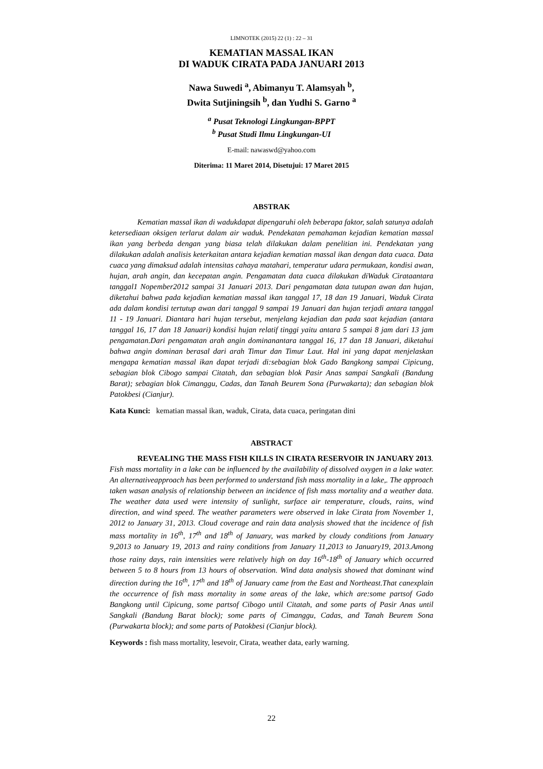LIMNOTEK (2015) 22 (1) : 22 – 31
KEMATIAN MASSAL IKAN
DI WADUK CIRATA PADA JANUARI 2013
Nawa Suwedi <sup>a</sup>, Abimanyu T. Alamsyah <sup>b</sup>,
Dwita Sutjiningsih <sup>b</sup>, dan Yudhi S. Garno <sup>a</sup>
<sup>a</sup> Pusat Teknologi Lingkungan-BPPT
<sup>b</sup> Pusat Studi Ilmu Lingkungan-UI
E-mail: nawaswd@yahoo.com
Diterima: 11 Maret 2014, Disetujui: 17 Maret 2015
ABSTRAK
Kematian massal ikan di wadukdapat dipengaruhi oleh beberapa faktor, salah satunya adalah ketersediaan oksigen terlarut dalam air waduk. Pendekatan pemahaman kejadian kematian massal ikan yang berbeda dengan yang biasa telah dilakukan dalam penelitian ini. Pendekatan yang dilakukan adalah analisis keterkaitan antara kejadian kematian massal ikan dengan data cuaca. Data cuaca yang dimaksud adalah intensitas cahaya matahari, temperatur udara permukaan, kondisi awan, hujan, arah angin, dan kecepatan angin. Pengamatan data cuaca dilakukan diWaduk Cirataantara tanggal1 Nopember2012 sampai 31 Januari 2013. Dari pengamatan data tutupan awan dan hujan, diketahui bahwa pada kejadian kematian massal ikan tanggal 17, 18 dan 19 Januari, Waduk Cirata ada dalam kondisi tertutup awan dari tanggal 9 sampai 19 Januari dan hujan terjadi antara tanggal 11 - 19 Januari. Diantara hari hujan tersebut, menjelang kejadian dan pada saat kejadian (antara tanggal 16, 17 dan 18 Januari) kondisi hujan relatif tinggi yaitu antara 5 sampai 8 jam dari 13 jam pengamatan.Dari pengamatan arah angin dominanantara tanggal 16, 17 dan 18 Januari, diketahui bahwa angin dominan berasal dari arah Timur dan Timur Laut. Hal ini yang dapat menjelaskan mengapa kematian massal ikan dapat terjadi di:sebagian blok Gado Bangkong sampai Cipicung, sebagian blok Cibogo sampai Citatah, dan sebagian blok Pasir Anas sampai Sangkali (Bandung Barat); sebagian blok Cimanggu, Cadas, dan Tanah Beurem Sona (Purwakarta); dan sebagian blok Patokbesi (Cianjur).
Kata Kunci: kematian massal ikan, waduk, Cirata, data cuaca, peringatan dini
ABSTRACT
REVEALING THE MASS FISH KILLS IN CIRATA RESERVOIR IN JANUARY 2013. Fish mass mortality in a lake can be influenced by the availability of dissolved oxygen in a lake water. An alternativeapproach has been performed to understand fish mass mortality in a lake,. The approach taken wasan analysis of relationship between an incidence of fish mass mortality and a weather data. The weather data used were intensity of sunlight, surface air temperature, clouds, rains, wind direction, and wind speed. The weather parameters were observed in lake Cirata from November 1, 2012 to January 31, 2013. Cloud coverage and rain data analysis showed that the incidence of fish mass mortality in 16<sup>th</sup>, 17<sup>th</sup> and 18<sup>th</sup> of January, was marked by cloudy conditions from January 9,2013 to January 19, 2013 and rainy conditions from January 11,2013 to January19, 2013.Among those rainy days, rain intensities were relatively high on day 16<sup>th</sup>-18<sup>th</sup> of January which occurred between 5 to 8 hours from 13 hours of observation. Wind data analysis showed that dominant wind direction during the 16<sup>th</sup>, 17<sup>th</sup> and 18<sup>th</sup> of January came from the East and Northeast.That canexplain the occurrence of fish mass mortality in some areas of the lake, which are:some partsof Gado Bangkong until Cipicung, some partsof Cibogo until Citatah, and some parts of Pasir Anas until Sangkali (Bandung Barat block); some parts of Cimanggu, Cadas, and Tanah Beurem Sona (Purwakarta block); and some parts of Patokbesi (Cianjur block).
Keywords : fish mass mortality, lesevoir, Cirata, weather data, early warning.
22